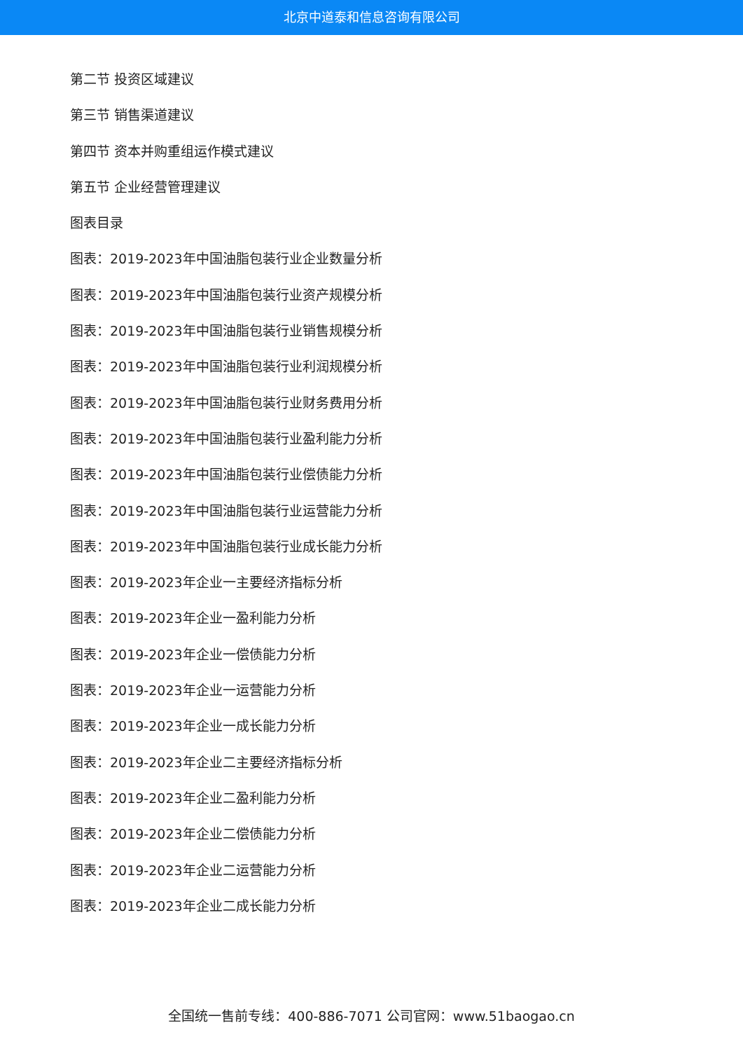北京中道泰和信息咨询有限公司
第二节 投资区域建议
第三节 销售渠道建议
第四节 资本并购重组运作模式建议
第五节 企业经营管理建议
图表目录
图表：2019-2023年中国油脂包装行业企业数量分析
图表：2019-2023年中国油脂包装行业资产规模分析
图表：2019-2023年中国油脂包装行业销售规模分析
图表：2019-2023年中国油脂包装行业利润规模分析
图表：2019-2023年中国油脂包装行业财务费用分析
图表：2019-2023年中国油脂包装行业盈利能力分析
图表：2019-2023年中国油脂包装行业偿债能力分析
图表：2019-2023年中国油脂包装行业运营能力分析
图表：2019-2023年中国油脂包装行业成长能力分析
图表：2019-2023年企业一主要经济指标分析
图表：2019-2023年企业一盈利能力分析
图表：2019-2023年企业一偿债能力分析
图表：2019-2023年企业一运营能力分析
图表：2019-2023年企业一成长能力分析
图表：2019-2023年企业二主要经济指标分析
图表：2019-2023年企业二盈利能力分析
图表：2019-2023年企业二偿债能力分析
图表：2019-2023年企业二运营能力分析
图表：2019-2023年企业二成长能力分析
全国统一售前专线：400-886-7071 公司官网：www.51baogao.cn